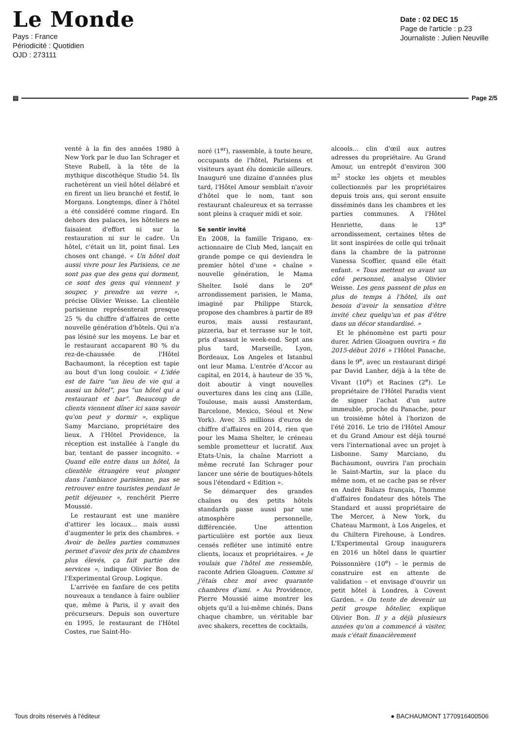Le Monde
Pays : France
Périodicité : Quotidien
OJD : 273111
Date : 02 DEC 15
Page de l'article : p.23
Journaliste : Julien Neuville
▤ Page 2/5
venté à la fin des années 1980 à New York par le duo Ian Schrager et Steve Rubell, à la tête de la mythique discothèque Studio 54. Ils rachetèrent un vieil hôtel délabré et en firent un lieu branché et festif, le Morgans. Longtemps, dîner à l'hôtel a été considéré comme ringard. En dehors des palaces, les hôteliers ne faisaient d'effort ni sur la restauration ni sur le cadre. Un hôtel, c'était un lit, point final. Les choses ont changé. « Un hôtel doit aussi vivre pour les Parisiens, ce ne sont pas que des gens qui dorment, ce sont des gens qui viennent y souper, y prendre un verre », précise Olivier Weisse. La clientèle parisienne représenterait presque 25 % du chiffre d'affaires de cette nouvelle génération d'hôtels. Qui n'a pas lésiné sur les moyens. Le bar et le restaurant accaparent 80 % du rez-de-chaussée de l'Hôtel Bachaumont, la réception est tapie au bout d'un long couloir. « L'idée est de faire “un lieu de vie qui a aussi un hôtel”, pas “un hôtel qui a restaurant et bar”. Beaucoup de clients viennent dîner ici sans savoir qu'on peut y dormir », explique Samy Marciano, propriétaire des lieux. A l'Hôtel Providence, la réception est installée à l'angle du bar, tentant de passer incognito. « Quand elle entre dans un hôtel, la clientèle étrangère veut plonger dans l'ambiance parisienne, pas se retrouver entre touristes pendant le petit déjeuner », renchérit Pierre Moussié.
Le restaurant est une manière d'attirer les locaux… mais aussi d'augmenter le prix des chambres. « Avoir de belles parties communes permet d'avoir des prix de chambres plus élevés, ça fait partie des services », indique Olivier Bon de l'Experimental Group. Logique.
L'arrivée en fanfare de ces petits nouveaux a tendance à faire oublier que, même à Paris, il y avait des précurseurs. Depuis son ouverture en 1995, le restaurant de l'Hôtel Costes, rue Saint-Ho-
noré (1<sup>er</sup>), rassemble, à toute heure, occupants de l'hôtel, Parisiens et visiteurs ayant élu domicile ailleurs. Inauguré une dizaine d'années plus tard, l'Hôtel Amour semblait n'avoir d'hôtel que le nom, tant son restaurant chaleureux et sa terrasse sont pleins à craquer midi et soir.
Se sentir invité
En 2008, la famille Trigano, ex-actionnaire de Club Med, lançait en grande pompe ce qui deviendra le premier hôtel d'une « chaîne » nouvelle génération, le Mama Shelter. Isolé dans le 20<sup>e</sup> arrondissement parisien, le Mama, imaginé par Philippe Starck, propose des chambres à partir de 89 euros, mais aussi restaurant, pizzeria, bar et terrasse sur le toit, pris d'assaut le week-end. Sept ans plus tard, Marseille, Lyon, Bordeaux, Los Angeles et Istanbul ont leur Mama. L'entrée d'Accor au capital, en 2014, à hauteur de 35 %, doit aboutir à vingt nouvelles ouvertures dans les cinq ans (Lille, Toulouse, mais aussi Amsterdam, Barcelone, Mexico, Séoul et New York). Avec 35 millions d'euros de chiffre d'affaires en 2014, rien que pour les Mama Shelter, le créneau semble prometteur et lucratif. Aux Etats-Unis, la chaîne Marriott a même recruté Ian Schrager pour lancer une série de boutiques-hôtels sous l'étendard « Edition ».
Se démarquer des grandes chaînes ou des petits hôtels standards passe aussi par une atmosphère personnelle, différenciée. Une attention particulière est portée aux lieux censés refléter une intimité entre clients, locaux et propriétaires. « Je voulais que l'hôtel me ressemble, raconte Adrien Gloaguen. Comme si j'étais chez moi avec quarante chambres d'ami. » Au Providence, Pierre Moussié aime montrer les objets qu'il a lui-même chinés. Dans chaque chambre, un véritable bar avec shakers, recettes de cocktails,
alcools… clin d'œil aux autres adresses du propriétaire. Au Grand Amour, un entrepôt d'environ 300 m<sup>2</sup> stocke les objets et meubles collectionnés par les propriétaires depuis trois ans, qui seront ensuite disséminés dans les chambres et les parties communes. A l'Hôtel Henriette, dans le 13<sup>e</sup> arrondissement, certaines têtes de lit sont inspirées de celle qui trônait dans la chambre de la patronne Vanessa Scoffier, quand elle était enfant. « Tous mettent en avant un côté personnel, analyse Olivier Weisse. Les gens passent de plus en plus de temps à l'hôtel, ils ont besoin d'avoir la sensation d'être invité chez quelqu'un et pas d'être dans un décor standardisé. »
Et le phénomène est parti pour durer. Adrien Gloaguen ouvrira « fin 2015-début 2016 » l'Hôtel Panache, dans le 9<sup>e</sup>, avec un restaurant dirigé par David Lanher, déjà à la tête de Vivant (10<sup>e</sup>) et Racines (2<sup>e</sup>). Le propriétaire de l'Hôtel Paradis vient de signer l'achat d'un autre immeuble, proche du Panache, pour un troisième hôtel à l'horizon de l'été 2016. Le trio de l'Hôtel Amour et du Grand Amour est déjà tourné vers l'international avec un projet à Lisbonne. Samy Marciano, du Bachaumont, ouvrira l'an prochain le Saint-Martin, sur la place du même nom, et ne cache pas se rêver en André Balazs français, l'homme d'affaires fondateur des hôtels The Standard et aussi propriétaire de The Mercer, à New York, du Chateau Marmont, à Los Angeles, et du Chiltern Firehouse, à Londres. L'Experimental Group inaugurera en 2016 un hôtel dans le quartier Poissonnière (10<sup>e</sup>) – le permis de construire est en attente de validation – et envisage d'ouvrir un petit hôtel à Londres, à Covent Garden. « On tente de devenir un petit groupe hôtelier, explique Olivier Bon. Il y a déjà plusieurs années qu'on a commencé à visiter, mais c'était financièrement
Tous droits réservés à l'éditeur ● BACHAUMONT 1770916400506